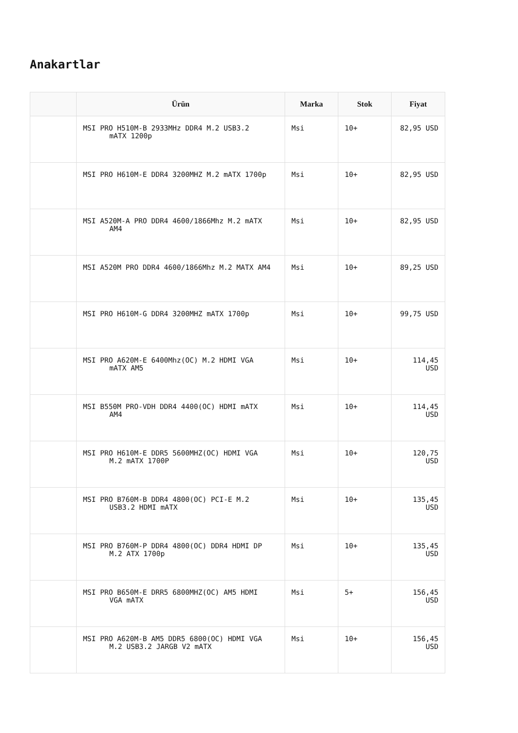Anakartlar
| | Ürün | Marka | Stok | Fiyat |
| --- | --- | --- | --- | --- |
| | MSI PRO H510M-B 2933MHz DDR4 M.2 USB3.2 mATX 1200p | Msi | 10+ | 82,95 USD |
| | MSI PRO H610M-E DDR4 3200MHZ M.2 mATX 1700p | Msi | 10+ | 82,95 USD |
| | MSI A520M-A PRO DDR4 4600/1866Mhz M.2 mATX AM4 | Msi | 10+ | 82,95 USD |
| | MSI A520M PRO DDR4 4600/1866Mhz M.2 MATX AM4 | Msi | 10+ | 89,25 USD |
| | MSI PRO H610M-G DDR4 3200MHZ mATX 1700p | Msi | 10+ | 99,75 USD |
| | MSI PRO A620M-E 6400Mhz(OC) M.2 HDMI VGA mATX AM5 | Msi | 10+ | 114,45 USD |
| | MSI B550M PRO-VDH DDR4 4400(OC) HDMI mATX AM4 | Msi | 10+ | 114,45 USD |
| | MSI PRO H610M-E DDR5 5600MHZ(OC) HDMI VGA M.2 mATX 1700P | Msi | 10+ | 120,75 USD |
| | MSI PRO B760M-B DDR4 4800(OC) PCI-E M.2 USB3.2 HDMI mATX | Msi | 10+ | 135,45 USD |
| | MSI PRO B760M-P DDR4 4800(OC) DDR4 HDMI DP M.2 ATX 1700p | Msi | 10+ | 135,45 USD |
| | MSI PRO B650M-E DRR5 6800MHZ(OC) AM5 HDMI VGA mATX | Msi | 5+ | 156,45 USD |
| | MSI PRO A620M-B AM5 DDR5 6800(OC) HDMI VGA M.2 USB3.2 JARGB V2 mATX | Msi | 10+ | 156,45 USD |